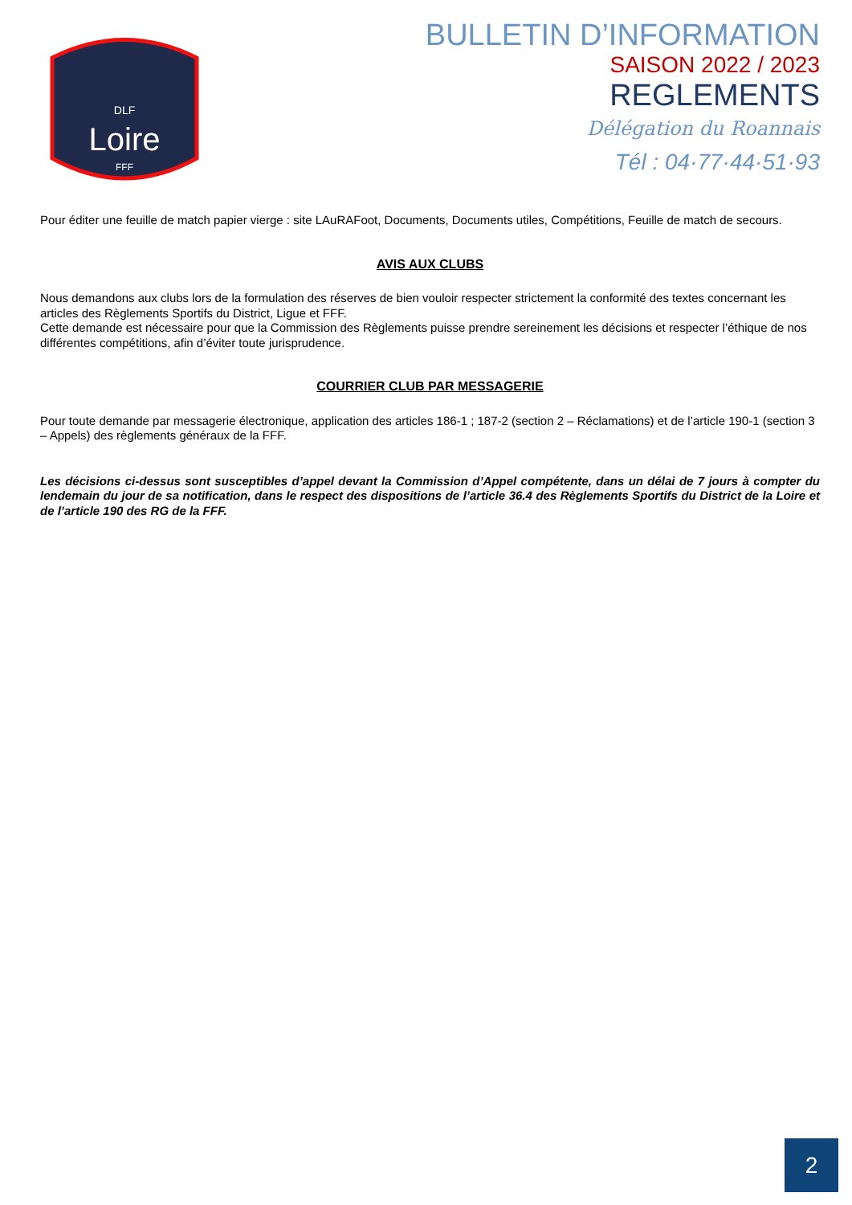Loire
DLF
FFF
BULLETIN D’INFORMATION
SAISON 2022 / 2023
REGLEMENTS
Délégation du Roannais
Tél : 04·77·44·51·93
Pour éditer une feuille de match papier vierge : site LAuRAFoot, Documents, Documents utiles, Compétitions, Feuille de match de secours.
AVIS AUX CLUBS
Nous demandons aux clubs lors de la formulation des réserves de bien vouloir respecter strictement la conformité des textes concernant les articles des Règlements Sportifs du District, Ligue et FFF.
Cette demande est nécessaire pour que la Commission des Règlements puisse prendre sereinement les décisions et respecter l’éthique de nos différentes compétitions, afin d’éviter toute jurisprudence.
COURRIER CLUB PAR MESSAGERIE
Pour toute demande par messagerie électronique, application des articles 186-1 ; 187-2 (section 2 – Réclamations) et de l’article 190-1 (section 3 – Appels) des règlements généraux de la FFF.
Les décisions ci-dessus sont susceptibles d’appel devant la Commission d’Appel compétente, dans un délai de 7 jours à compter du lendemain du jour de sa notification, dans le respect des dispositions de l’article 36.4 des Règlements Sportifs du District de la Loire et de l’article 190 des RG de la FFF.
2